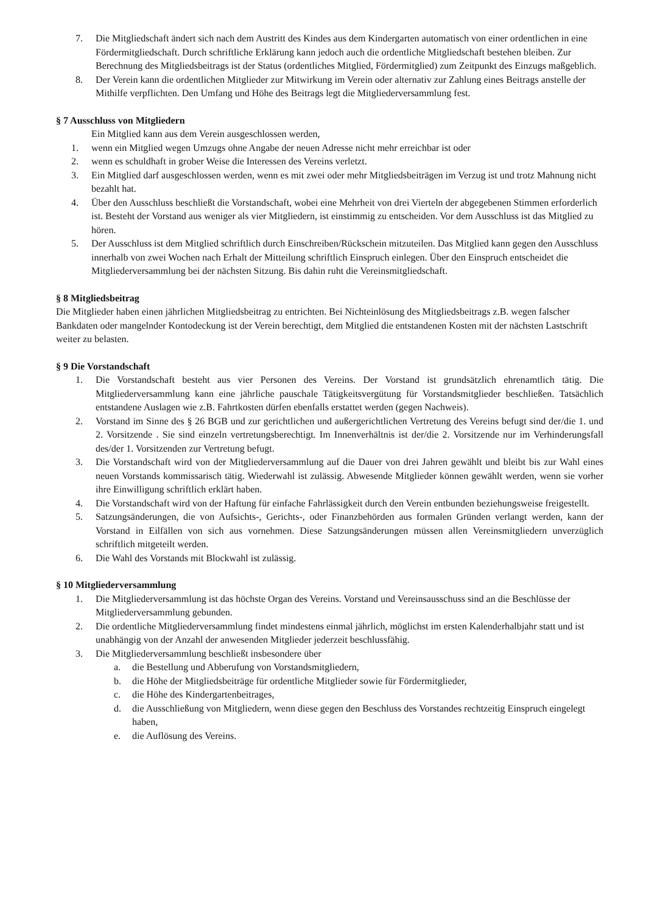7. Die Mitgliedschaft ändert sich nach dem Austritt des Kindes aus dem Kindergarten automatisch von einer ordentlichen in eine Fördermitgliedschaft. Durch schriftliche Erklärung kann jedoch auch die ordentliche Mitgliedschaft bestehen bleiben. Zur Berechnung des Mitgliedsbeitrags ist der Status (ordentliches Mitglied, Fördermitglied) zum Zeitpunkt des Einzugs maßgeblich.
8. Der Verein kann die ordentlichen Mitglieder zur Mitwirkung im Verein oder alternativ zur Zahlung eines Beitrags anstelle der Mithilfe verpflichten. Den Umfang und Höhe des Beitrags legt die Mitgliederversammlung fest.
§ 7 Ausschluss von Mitgliedern
Ein Mitglied kann aus dem Verein ausgeschlossen werden,
1. wenn ein Mitglied wegen Umzugs ohne Angabe der neuen Adresse nicht mehr erreichbar ist oder
2. wenn es schuldhaft in grober Weise die Interessen des Vereins verletzt.
3. Ein Mitglied darf ausgeschlossen werden, wenn es mit zwei oder mehr Mitgliedsbeiträgen im Verzug ist und trotz Mahnung nicht bezahlt hat.
4. Über den Ausschluss beschließt die Vorstandschaft, wobei eine Mehrheit von drei Vierteln der abgegebenen Stimmen erforderlich ist. Besteht der Vorstand aus weniger als vier Mitgliedern, ist einstimmig zu entscheiden. Vor dem Ausschluss ist das Mitglied zu hören.
5. Der Ausschluss ist dem Mitglied schriftlich durch Einschreiben/Rückschein mitzuteilen. Das Mitglied kann gegen den Ausschluss innerhalb von zwei Wochen nach Erhalt der Mitteilung schriftlich Einspruch einlegen. Über den Einspruch entscheidet die Mitgliederversammlung bei der nächsten Sitzung. Bis dahin ruht die Vereinsmitgliedschaft.
§ 8 Mitgliedsbeitrag
Die Mitglieder haben einen jährlichen Mitgliedsbeitrag zu entrichten. Bei Nichteinlösung des Mitgliedsbeitrags z.B. wegen falscher Bankdaten oder mangelnder Kontodeckung ist der Verein berechtigt, dem Mitglied die entstandenen Kosten mit der nächsten Lastschrift weiter zu belasten.
§ 9 Die Vorstandschaft
1. Die Vorstandschaft besteht aus vier Personen des Vereins. Der Vorstand ist grundsätzlich ehrenamtlich tätig. Die Mitgliederversammlung kann eine jährliche pauschale Tätigkeitsvergütung für Vorstandsmitglieder beschließen. Tatsächlich entstandene Auslagen wie z.B. Fahrtkosten dürfen ebenfalls erstattet werden (gegen Nachweis).
2. Vorstand im Sinne des § 26 BGB und zur gerichtlichen und außergerichtlichen Vertretung des Vereins befugt sind der/die 1. und 2. Vorsitzende . Sie sind einzeln vertretungsberechtigt. Im Innenverhältnis ist der/die 2. Vorsitzende nur im Verhinderungsfall des/der 1. Vorsitzenden zur Vertretung befugt.
3. Die Vorstandschaft wird von der Mitgliederversammlung auf die Dauer von drei Jahren gewählt und bleibt bis zur Wahl eines neuen Vorstands kommissarisch tätig. Wiederwahl ist zulässig. Abwesende Mitglieder können gewählt werden, wenn sie vorher ihre Einwilligung schriftlich erklärt haben.
4. Die Vorstandschaft wird von der Haftung für einfache Fahrlässigkeit durch den Verein entbunden beziehungsweise freigestellt.
5. Satzungsänderungen, die von Aufsichts-, Gerichts-, oder Finanzbehörden aus formalen Gründen verlangt werden, kann der Vorstand in Eilfällen von sich aus vornehmen. Diese Satzungsänderungen müssen allen Vereinsmitgliedern unverzüglich schriftlich mitgeteilt werden.
6. Die Wahl des Vorstands mit Blockwahl ist zulässig.
§ 10 Mitgliederversammlung
1. Die Mitgliederversammlung ist das höchste Organ des Vereins. Vorstand und Vereinsausschuss sind an die Beschlüsse der Mitgliederversammlung gebunden.
2. Die ordentliche Mitgliederversammlung findet mindestens einmal jährlich, möglichst im ersten Kalenderhalbjahr statt und ist unabhängig von der Anzahl der anwesenden Mitglieder jederzeit beschlussfähig.
3. Die Mitgliederversammlung beschließt insbesondere über
a. die Bestellung und Abberufung von Vorstandsmitgliedern,
b. die Höhe der Mitgliedsbeiträge für ordentliche Mitglieder sowie für Fördermitglieder,
c. die Höhe des Kindergartenbeitrages,
d. die Ausschließung von Mitgliedern, wenn diese gegen den Beschluss des Vorstandes rechtzeitig Einspruch eingelegt haben,
e. die Auflösung des Vereins.